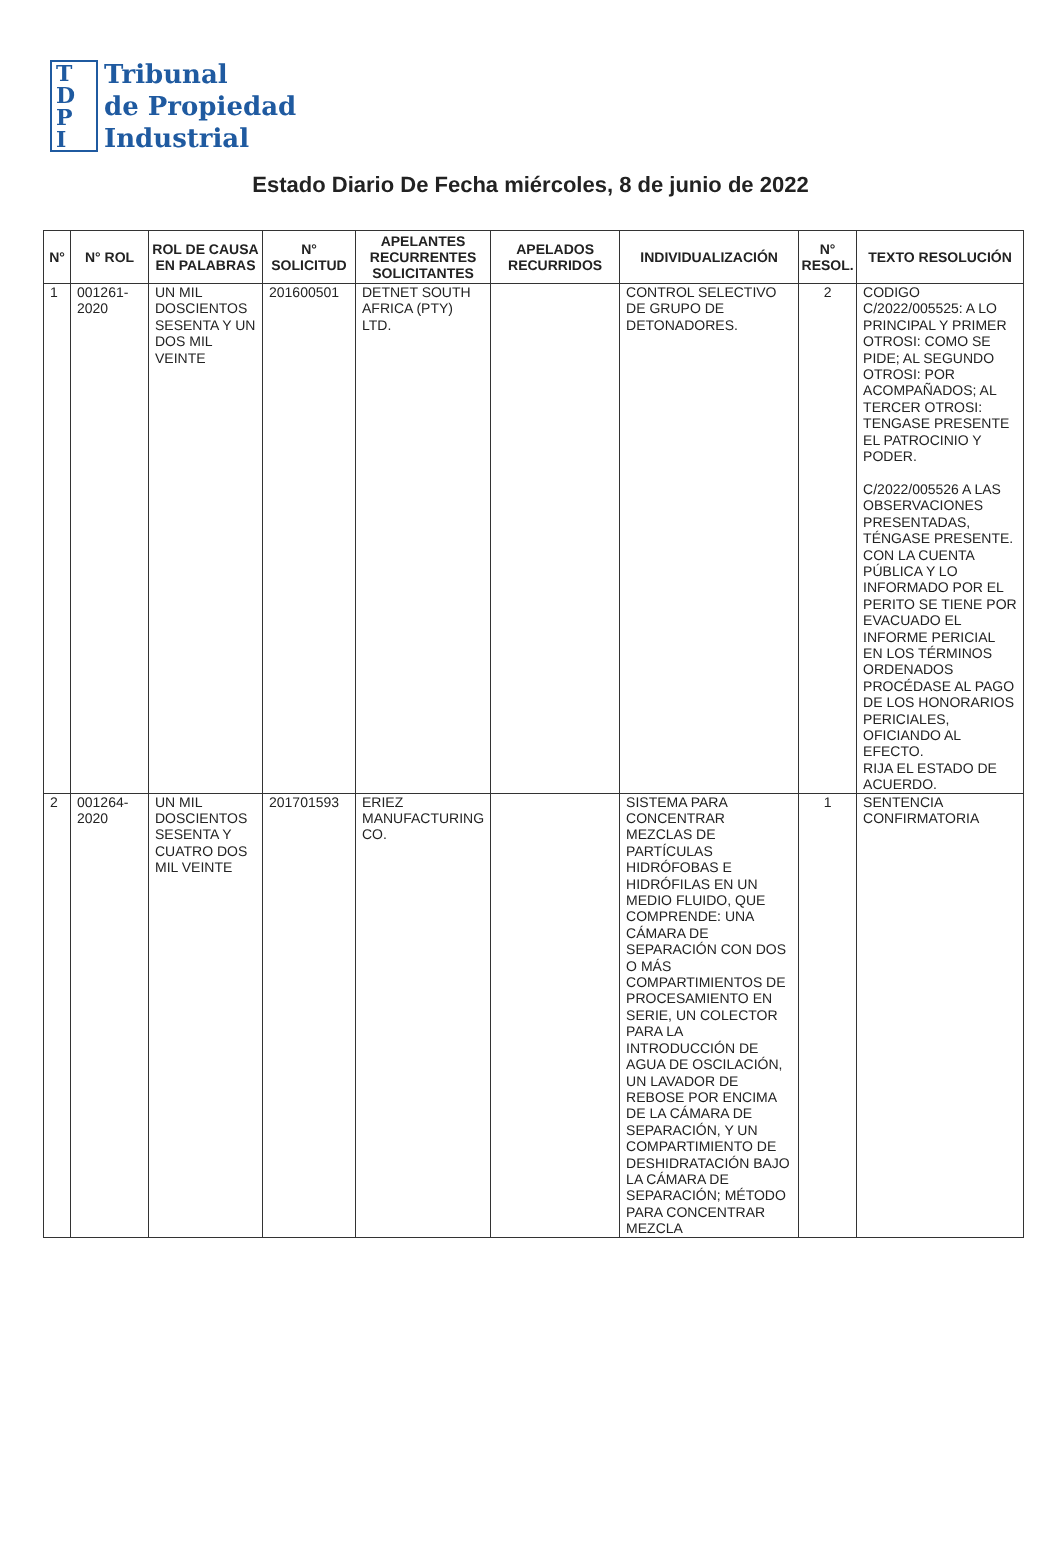T
D
P
I
Tribunal
de Propiedad
Industrial
Estado Diario De Fecha miércoles, 8 de junio de 2022
| N° | N° ROL | ROL DE CAUSA EN PALABRAS | N° SOLICITUD | APELANTES RECURRENTES SOLICITANTES | APELADOS RECURRIDOS | INDIVIDUALIZACIÓN | N° RESOL. | TEXTO RESOLUCIÓN |
| --- | --- | --- | --- | --- | --- | --- | --- | --- |
| 1 | 001261-2020 | UN MIL DOSCIENTOS SESENTA Y UN DOS MIL VEINTE | 201600501 | DETNET SOUTH AFRICA (PTY) LTD. | | CONTROL SELECTIVO DE GRUPO DE DETONADORES. | 2 | CODIGO C/2022/005525: A LO PRINCIPAL Y PRIMER OTROSI: COMO SE PIDE; AL SEGUNDO OTROSI: POR ACOMPAÑADOS; AL TERCER OTROSI: TENGASE PRESENTE EL PATROCINIO Y PODER. C/2022/005526 A LAS OBSERVACIONES PRESENTADAS, TÉNGASE PRESENTE. CON LA CUENTA PÚBLICA Y LO INFORMADO POR EL PERITO SE TIENE POR EVACUADO EL INFORME PERICIAL EN LOS TÉRMINOS ORDENADOS PROCÉDASE AL PAGO DE LOS HONORARIOS PERICIALES, OFICIANDO AL EFECTO. RIJA EL ESTADO DE ACUERDO. |
| 2 | 001264-2020 | UN MIL DOSCIENTOS SESENTA Y CUATRO DOS MIL VEINTE | 201701593 | ERIEZ MANUFACTURING CO. | | SISTEMA PARA CONCENTRAR MEZCLAS DE PARTÍCULAS HIDRÓFOBAS E HIDRÓFILAS EN UN MEDIO FLUIDO, QUE COMPRENDE: UNA CÁMARA DE SEPARACIÓN CON DOS O MÁS COMPARTIMIENTOS DE PROCESAMIENTO EN SERIE, UN COLECTOR PARA LA INTRODUCCIÓN DE AGUA DE OSCILACIÓN, UN LAVADOR DE REBOSE POR ENCIMA DE LA CÁMARA DE SEPARACIÓN, Y UN COMPARTIMIENTO DE DESHIDRATACIÓN BAJO LA CÁMARA DE SEPARACIÓN; MÉTODO PARA CONCENTRAR MEZCLA | 1 | SENTENCIA CONFIRMATORIA |